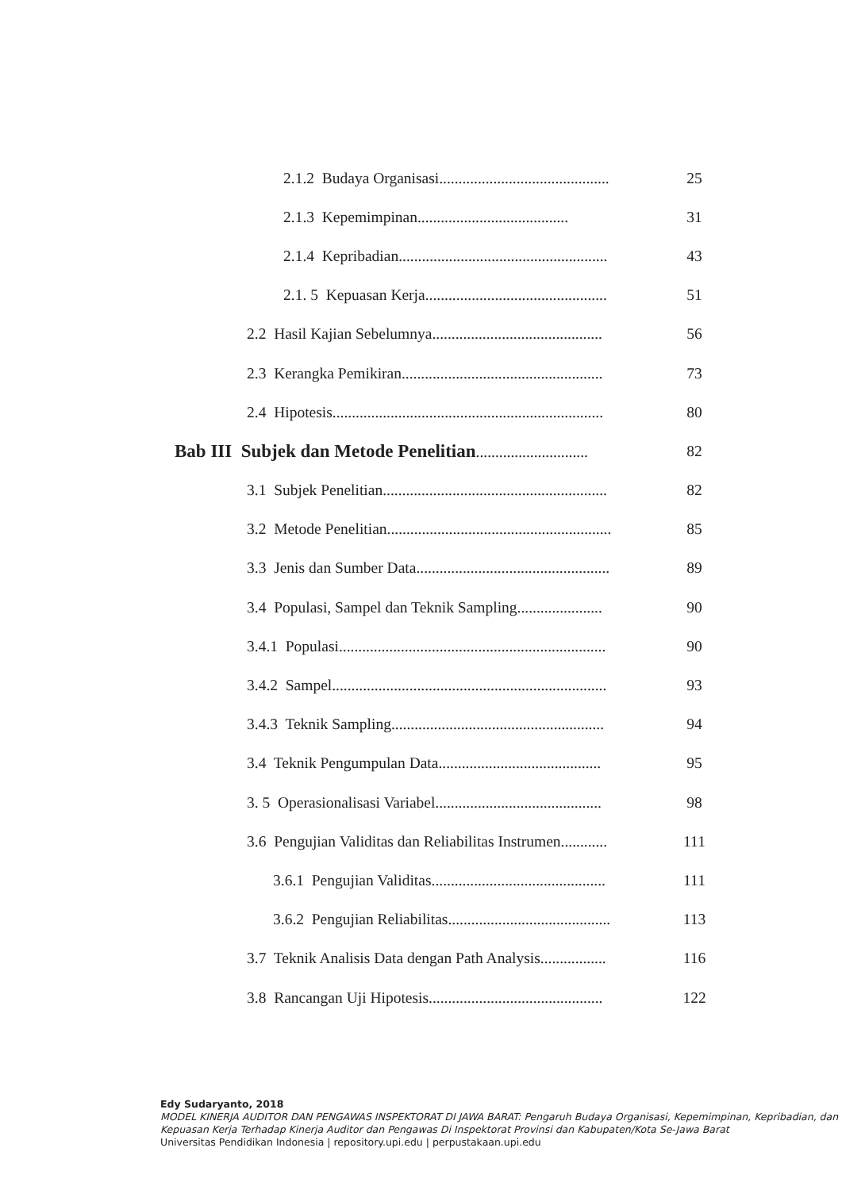2.1.2 Budaya Organisasi............................................ 25
2.1.3 Kepemimpinan....................................... 31
2.1.4 Kepribadian...................................................... 43
2.1. 5 Kepuasan Kerja............................................... 51
2.2 Hasil Kajian Sebelumnya............................................ 56
2.3 Kerangka Pemikiran.................................................... 73
2.4 Hipotesis...................................................................... 80
Bab III Subjek dan Metode Penelitian............................. 82
3.1 Subjek Penelitian.......................................................... 82
3.2 Metode Penelitian.......................................................... 85
3.3 Jenis dan Sumber Data.................................................. 89
3.4 Populasi, Sampel dan Teknik Sampling...................... 90
3.4.1 Populasi..................................................................... 90
3.4.2 Sampel....................................................................... 93
3.4.3 Teknik Sampling....................................................... 94
3.4 Teknik Pengumpulan Data.......................................... 95
3. 5 Operasionalisasi Variabel........................................... 98
3.6 Pengujian Validitas dan Reliabilitas Instrumen............ 111
3.6.1 Pengujian Validitas............................................. 111
3.6.2 Pengujian Reliabilitas.......................................... 113
3.7 Teknik Analisis Data dengan Path Analysis................. 116
3.8 Rancangan Uji Hipotesis............................................. 122
Edy Sudaryanto, 2018
MODEL KINERJA AUDITOR DAN PENGAWAS INSPEKTORAT DI JAWA BARAT: Pengaruh Budaya Organisasi, Kepemimpinan, Kepribadian, dan Kepuasan Kerja Terhadap Kinerja Auditor dan Pengawas Di Inspektorat Provinsi dan Kabupaten/Kota Se-Jawa Barat
Universitas Pendidikan Indonesia | repository.upi.edu | perpustakaan.upi.edu